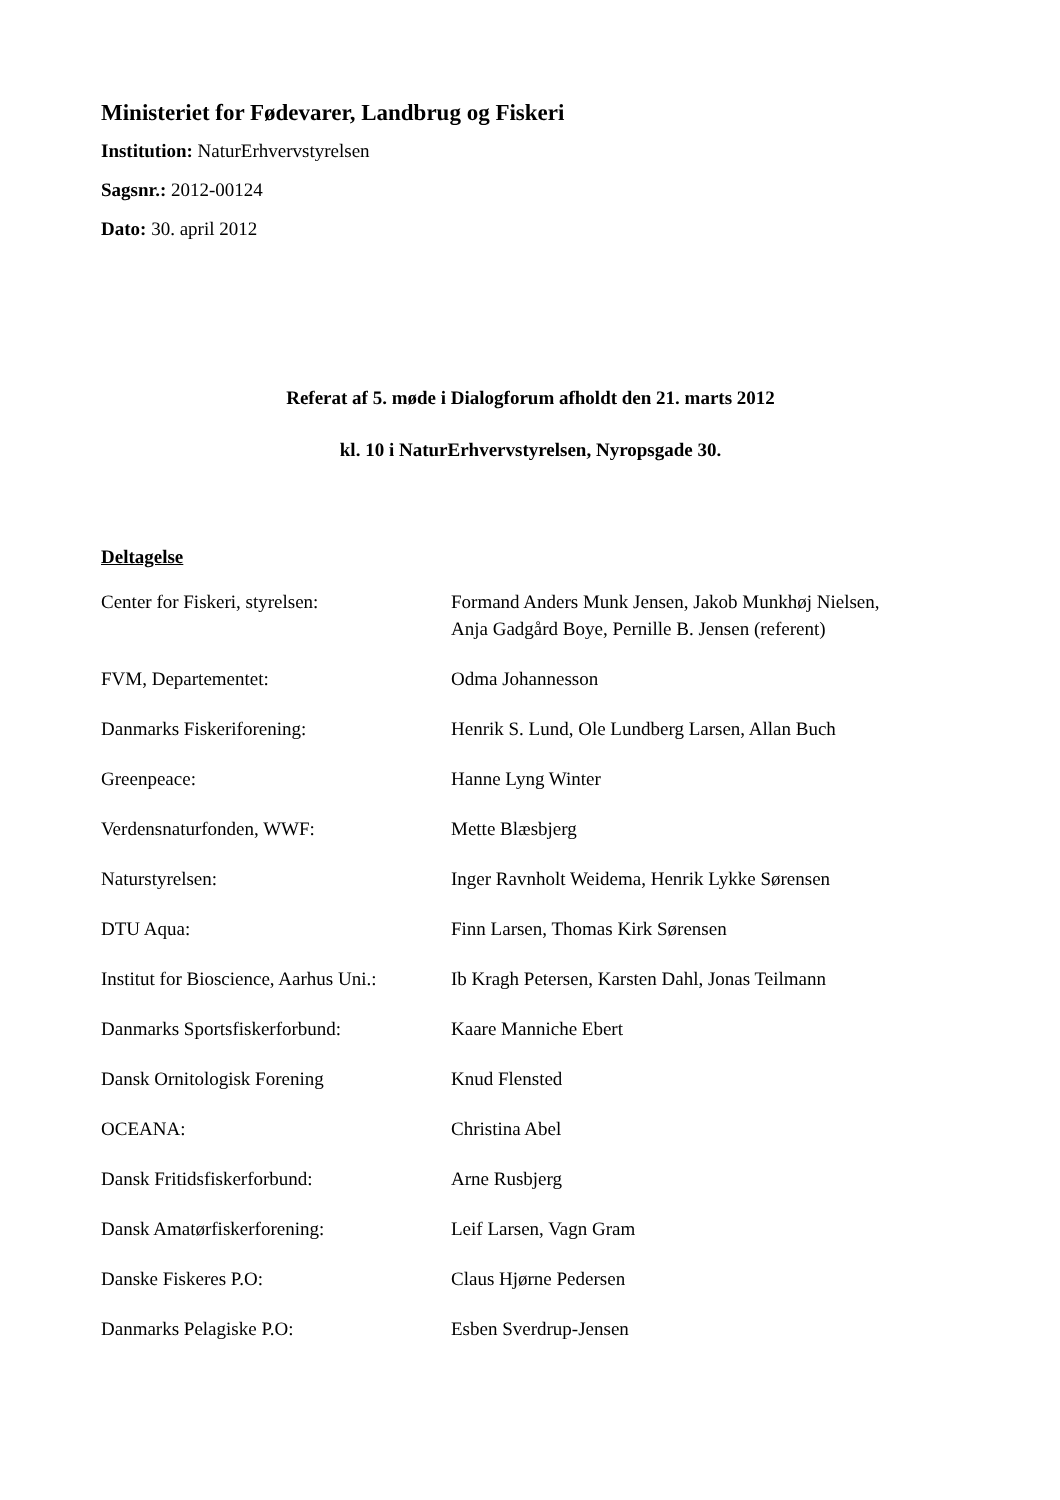Ministeriet for Fødevarer, Landbrug og Fiskeri
Institution: NaturErhvervstyrelsen
Sagsnr.: 2012-00124
Dato: 30. april 2012
Referat af 5. møde i Dialogforum afholdt den 21. marts 2012
kl. 10 i NaturErhvervstyrelsen, Nyropsgade 30.
Deltagelse
| Center for Fiskeri, styrelsen: | Formand Anders Munk Jensen, Jakob Munkhøj Nielsen, Anja Gadgård Boye, Pernille B. Jensen (referent) |
| FVM, Departementet: | Odma Johannesson |
| Danmarks Fiskeriforening: | Henrik S. Lund, Ole Lundberg Larsen, Allan Buch |
| Greenpeace: | Hanne Lyng Winter |
| Verdensnaturfonden, WWF: | Mette Blæsbjerg |
| Naturstyrelsen: | Inger Ravnholt Weidema, Henrik Lykke Sørensen |
| DTU Aqua: | Finn Larsen, Thomas Kirk Sørensen |
| Institut for Bioscience, Aarhus Uni.: | Ib Kragh Petersen, Karsten Dahl, Jonas Teilmann |
| Danmarks Sportsfiskerforbund: | Kaare Manniche Ebert |
| Dansk Ornitologisk Forening | Knud Flensted |
| OCEANA: | Christina Abel |
| Dansk Fritidsfiskerforbund: | Arne Rusbjerg |
| Dansk Amatørfiskerforening: | Leif Larsen, Vagn Gram |
| Danske Fiskeres P.O: | Claus Hjørne Pedersen |
| Danmarks Pelagiske P.O: | Esben Sverdrup-Jensen |